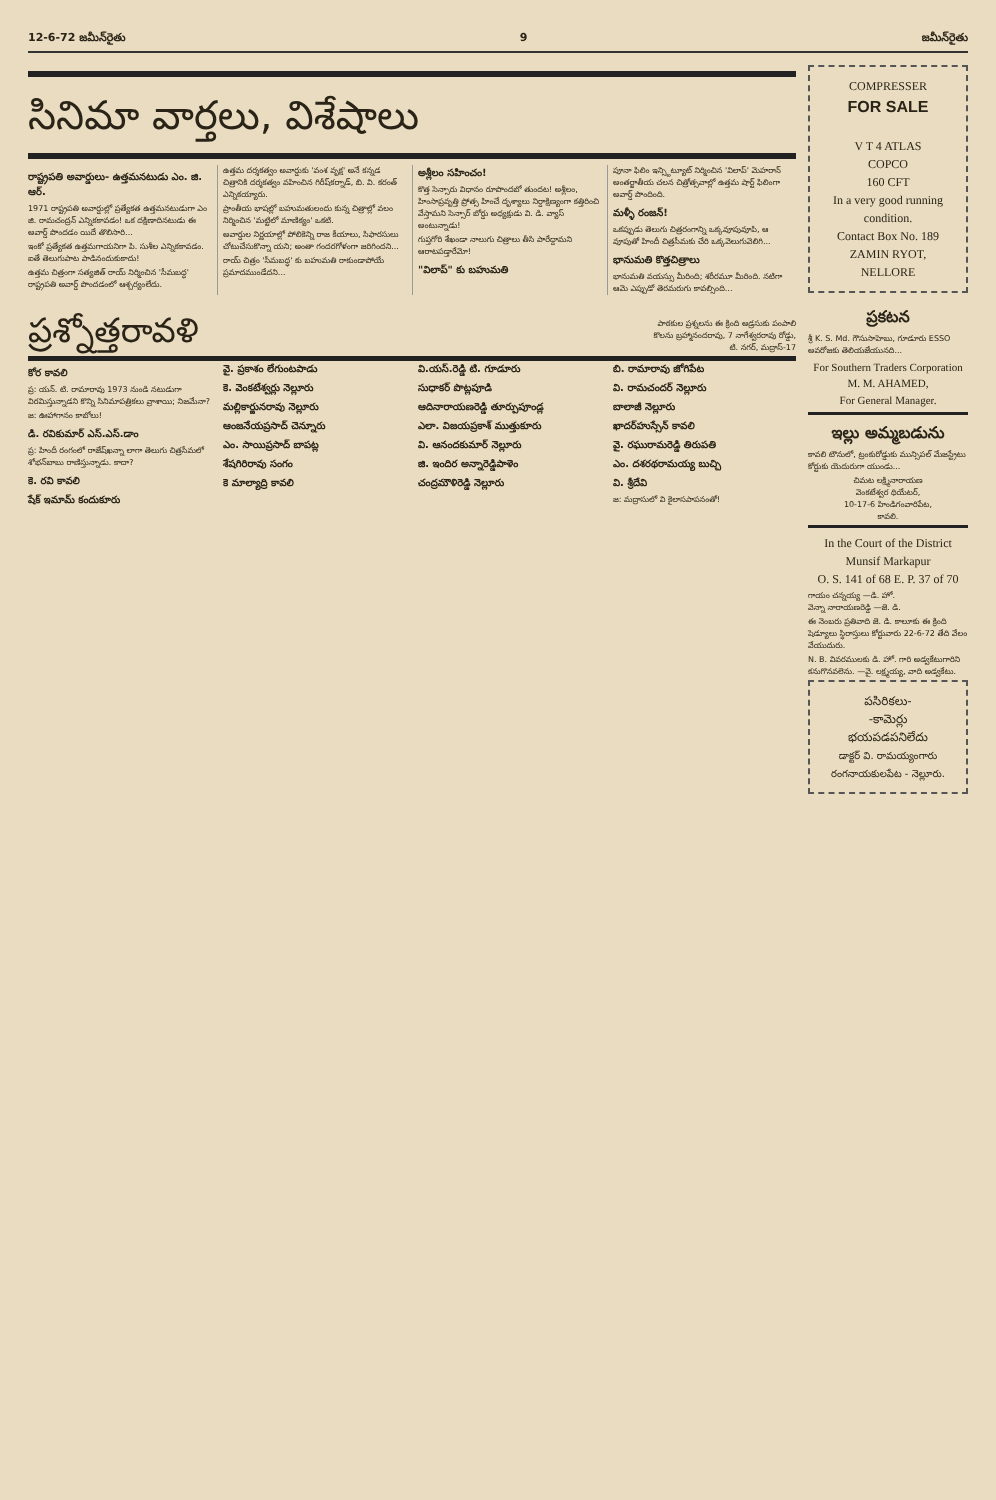12-6-72 జమీన్‌రైతు 9 జమీన్‌రైతు
సినిమా వార్తలు, విశేషాలు
రాష్ట్రపతి అవార్డులు- ఉత్తమనటుడు ఎం. జి. ఆర్.
1971 రాష్ట్రపతి అవార్డుల్లో ప్రత్యేకత ఉత్తమనటుడుగా ఎం జి. రామచంద్రన్ ఎన్నికకావడం! ఒక దక్షిణాదినటుడు ఈ అవార్డ్ పొందడం యిదే తొలిసారి...
ఇంకో ప్రత్యేకత ఉత్తమగాయనిగా పి. సుశీల ఎన్నికకావడం. ఐతే తెలుగుపాట పాడినందుకుకాదు!
ఉత్తమ చిత్రంగా సత్యజిత్ రాయ్ నిర్మించిన 'సీమబద్ధ' రాష్ట్రపతి అవార్డ్ పొందడంలో ఆశ్చర్యంలేదు.
ఉత్తమ దర్శకత్వం అవార్డుకు 'వంశ వృక్ష' అనే కన్నడ చిత్రానికి దర్శకత్వం వహించిన గిరీష్‌కర్నాడ్, బి. వి. కరంత్ ఎన్నికయ్యారు.
ప్రాంతీయ భాషల్లో బహుమతులందు కున్న చిత్రాల్లో వలం నిర్మించిన 'మట్టిలో మాణిక్యం' ఒకటి.
అవార్డుల నిర్ణయాల్లో పోలికెన్ని రాజ కీయాలు, సిఫారసులు చోటుచేసుకొన్నా యని; అంతా గందరగోళంగా జరిగిందని...
రాయ్ చిత్రం 'సీమబద్ధ' కు బహుమతి రాకుండాపోయే ప్రమాదముండేదని...
అశ్లీలం సహించం!
కొత్త సెన్సారు విధానం రూపొందబో తుందట! అశ్లీలం, హింసాప్రవృత్తి ప్రోత్స హించే దృశ్యాలు నిర్దాక్షిణ్యంగా కత్తిరించి వేస్తామని సెన్సార్ బోర్డు అధ్యక్షుడు వి. డి. వ్యాస్ అంటున్నాడు!
గుప్తగోరి శేఖండా నాలుగు చిత్రాలు తీసి పారేద్దామని ఆరాటపడ్తారేమో!
"విలాప్" కు బహుమతి
పూనా ఫిలిం ఇన్స్టిట్యూట్ నిర్మించిన 'విలాప్' మెహరాన్ అంతర్జాతీయ చలన చిత్రోత్సవాల్లో ఉత్తమ షార్ట్ ఫిలింగా అవార్డ్ పొందింది.
మళ్ళీ రంజన్!
ఒకప్పుడు తెలుగు చిత్రరంగాన్ని ఒక్కవూపువూపి, ఆ వూపుతో హిందీ చిత్రసీమకు చేరి ఒక్కవెలుగువెలిగి...
భానుమతి కొత్తచిత్రాలు
భానుమతి వయస్సు మీరింది; శరీరమూ మీరింది. నటిగా ఆమె ఎప్పుడో తెరమరుగు కావల్సింది...
ప్రశ్నోత్తరావళి
పాఠకుల ప్రశ్నలను ఈ క్రింది అడ్రసుకు పంపాలి
కొలను బ్రహ్మానందరావు, 7 నాగేశ్వరరావు రోడ్డు,
టి. నగర్, మద్రాస్-17
కోర కావలి
ప్ర: యన్. టి. రామారావు 1973 నుండి నటుడుగా విరమిస్తున్నాడని కొన్ని సినిమాపత్రికలు వ్రాశాయి; నిజమేనా?
జ: ఊహాగానం కాబోలు!
డి. రవికుమార్ ఎస్.ఎస్.డాం
ప్ర: హిందీ రంగంలో రాజేష్‌ఖన్నా లాగా తెలుగు చిత్రసీమలో శోభన్‌బాబు రాణిస్తున్నాడు. కాదా?
కె. రవి కావలి
షేక్ ఇమామ్ కందుకూరు
వై. ప్రకాశం లేగుంటపాడు
కె. వెంకటేశ్వర్లు నెల్లూరు
మల్లికార్జునరావు నెల్లూరు
ఆంజనేయప్రసాద్ చెన్నూరు
ఎం. సాయిప్రసాద్ బాపట్ల
శేషగిరిరావు సంగం
కె మాల్యాద్రి కావలి
వి.యస్.రెడ్డి టి. గూడూరు
సుధాకర్ పొట్లపూడి
ఆదినారాయణరెడ్డి తూర్పుపూండ్ల
ఎలా. విజయప్రకాశ్ ముత్తుకూరు
వి. ఆనందకుమార్ నెల్లూరు
జి. ఇందిర అన్నారెడ్డిపాళెం
చంద్రమౌళిరెడ్డి నెల్లూరు
బి. రామారావు జోగిపేట
వి. రామచందర్ నెల్లూరు
బాలాజీ నెల్లూరు
ఖాదర్‌హుస్సేన్ కావలి
వై. రఘురామరెడ్డి తిరుపతి
ఎం. దశరథరామయ్య బుచ్చి
వి. శ్రీదేవి
జ: మద్రాసులో వి కైలాసపాపనంతో!
COMPRESSER
FOR SALE
V T 4 ATLAS
COPCO
160 CFT
In a very good running condition.
Contact Box No. 189
ZAMIN RYOT,
NELLORE
ప్రకటన
శ్రీ K. S. Md. గౌసుసాహెబు, గూడూరు ESSO అవరోజకు తెలియజేయునది...
For Southern Traders Corporation
M. M. AHAMED,
For General Manager.
ఇల్లు అమ్మబడును
కావలి టౌనులో, ట్రంకురోడ్డుకు మున్సిపల్ మేజస్ట్రేటు కోర్టుకు యెదురుగా యుండు...
చిమట లక్ష్మినారాయణ
వెంకటేశ్వర థియేటర్,
10-17-6 హిండిగంవారిపేట,
కావలి.
In the Court of the District Munsif Markapur
O. S. 141 of 68 E. P. 37 of 70
గాయం చన్నయ్య —డి. హో.
వెన్నా నారాయణరెడ్డి —జె. డి.
ఈ నెంబరు ప్రతివాది జె. డి. కాలూకు ఈ క్రింది షెడ్యూలు స్థిరాస్తులు కోర్టువారు 22-6-72 తేది వేలం వేయుదురు.
N. B. వివరములకు డి. హో. గారి అడ్వకేటుగారిని కనుగొనవలెను. —వై. లక్ష్మయ్య, వాది అడ్వకేటు.
పసిరికలు-
-కామెర్లు
భయపడపనిలేదు
డాక్టర్ వి. రామయ్యంగారు
రంగనాయకులపేట - నెల్లూరు.